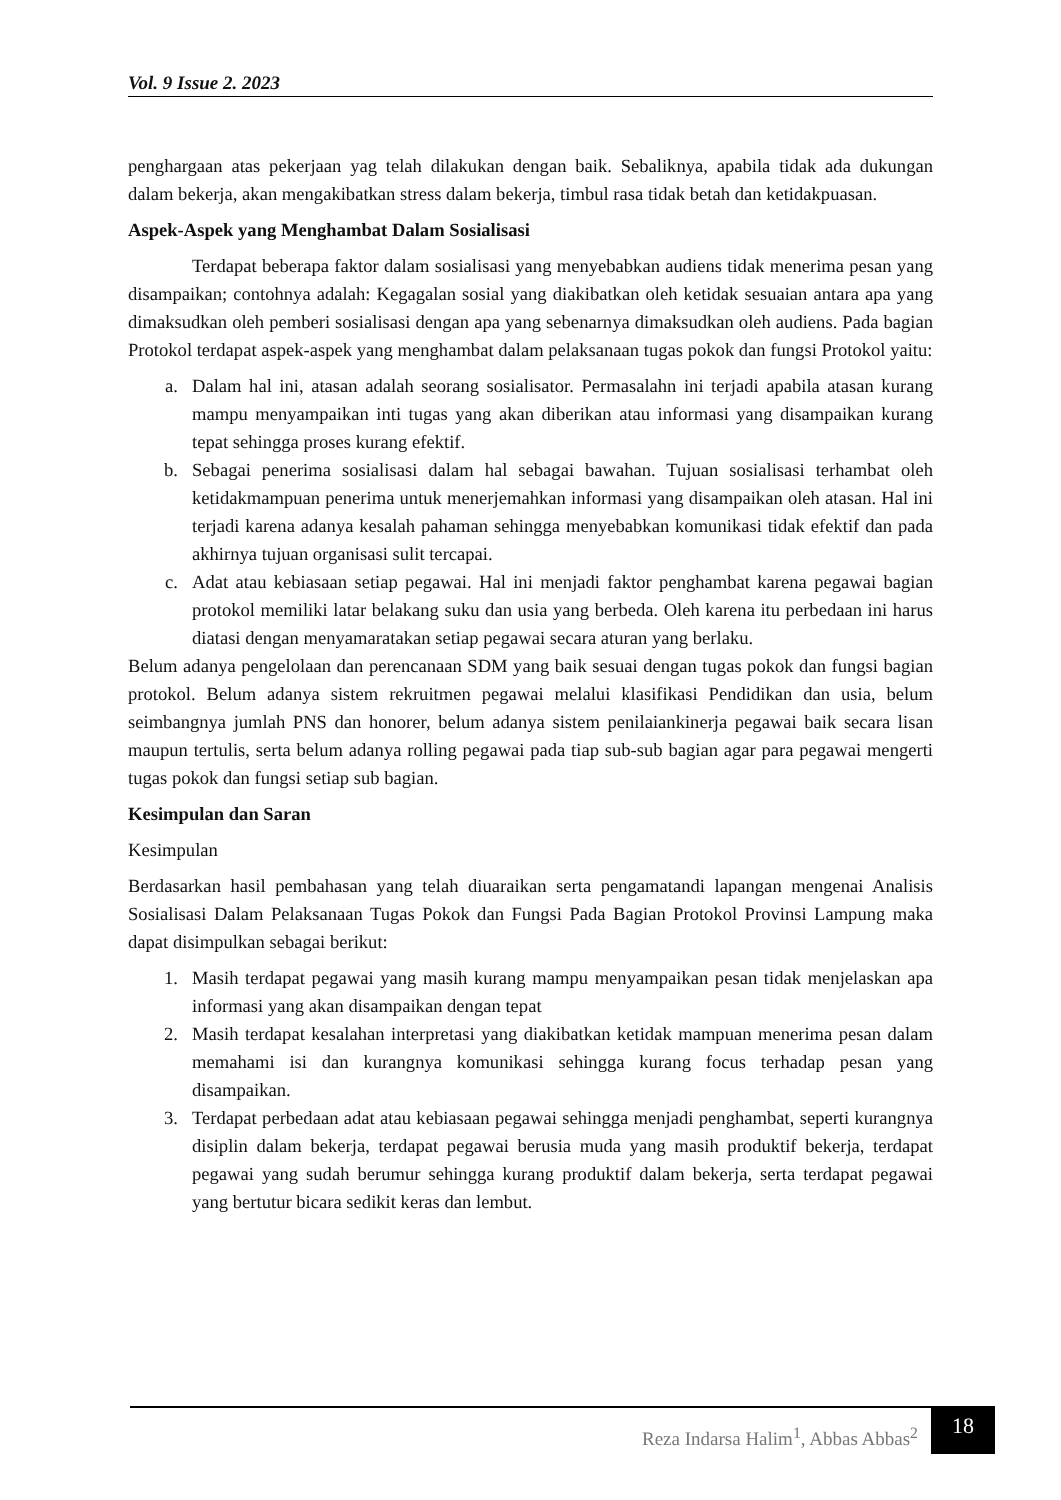Vol. 9 Issue 2. 2023
penghargaan atas pekerjaan yag telah dilakukan dengan baik. Sebaliknya, apabila tidak ada dukungan dalam bekerja, akan mengakibatkan stress dalam bekerja, timbul rasa tidak betah dan ketidakpuasan.
Aspek-Aspek yang Menghambat Dalam Sosialisasi
Terdapat beberapa faktor dalam sosialisasi yang menyebabkan audiens tidak menerima pesan yang disampaikan; contohnya adalah: Kegagalan sosial yang diakibatkan oleh ketidak sesuaian antara apa yang dimaksudkan oleh pemberi sosialisasi dengan apa yang sebenarnya dimaksudkan oleh audiens. Pada bagian Protokol terdapat aspek-aspek yang menghambat dalam pelaksanaan tugas pokok dan fungsi Protokol yaitu:
a. Dalam hal ini, atasan adalah seorang sosialisator. Permasalahn ini terjadi apabila atasan kurang mampu menyampaikan inti tugas yang akan diberikan atau informasi yang disampaikan kurang tepat sehingga proses kurang efektif.
b. Sebagai penerima sosialisasi dalam hal sebagai bawahan. Tujuan sosialisasi terhambat oleh ketidakmampuan penerima untuk menerjemahkan informasi yang disampaikan oleh atasan. Hal ini terjadi karena adanya kesalah pahaman sehingga menyebabkan komunikasi tidak efektif dan pada akhirnya tujuan organisasi sulit tercapai.
c. Adat atau kebiasaan setiap pegawai. Hal ini menjadi faktor penghambat karena pegawai bagian protokol memiliki latar belakang suku dan usia yang berbeda. Oleh karena itu perbedaan ini harus diatasi dengan menyamaratakan setiap pegawai secara aturan yang berlaku.
Belum adanya pengelolaan dan perencanaan SDM yang baik sesuai dengan tugas pokok dan fungsi bagian protokol. Belum adanya sistem rekruitmen pegawai melalui klasifikasi Pendidikan dan usia, belum seimbangnya jumlah PNS dan honorer, belum adanya sistem penilaiankinerja pegawai baik secara lisan maupun tertulis, serta belum adanya rolling pegawai pada tiap sub-sub bagian agar para pegawai mengerti tugas pokok dan fungsi setiap sub bagian.
Kesimpulan dan Saran
Kesimpulan
Berdasarkan hasil pembahasan yang telah diuaraikan serta pengamatandi lapangan mengenai Analisis Sosialisasi Dalam Pelaksanaan Tugas Pokok dan Fungsi Pada Bagian Protokol Provinsi Lampung maka dapat disimpulkan sebagai berikut:
1. Masih terdapat pegawai yang masih kurang mampu menyampaikan pesan tidak menjelaskan apa informasi yang akan disampaikan dengan tepat
2. Masih terdapat kesalahan interpretasi yang diakibatkan ketidak mampuan menerima pesan dalam memahami isi dan kurangnya komunikasi sehingga kurang focus terhadap pesan yang disampaikan.
3. Terdapat perbedaan adat atau kebiasaan pegawai sehingga menjadi penghambat, seperti kurangnya disiplin dalam bekerja, terdapat pegawai berusia muda yang masih produktif bekerja, terdapat pegawai yang sudah berumur sehingga kurang produktif dalam bekerja, serta terdapat pegawai yang bertutur bicara sedikit keras dan lembut.
Reza Indarsa Halim<sup>1</sup>, Abbas Abbas<sup>2</sup>
18